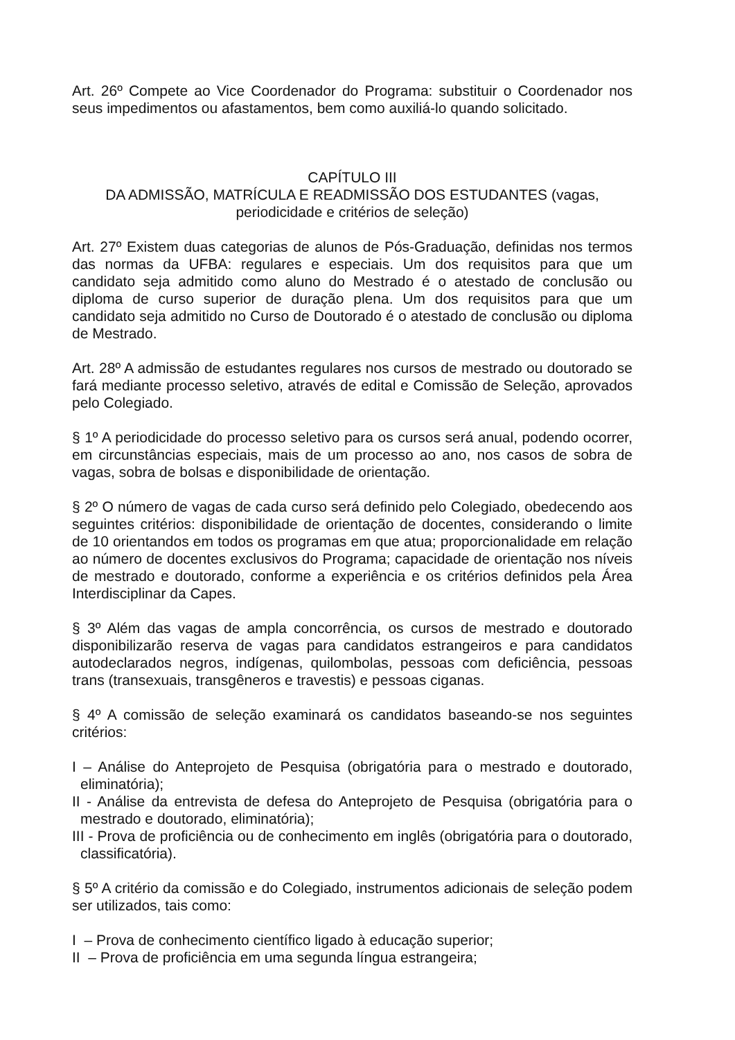Art. 26º Compete ao Vice Coordenador do Programa: substituir o Coordenador nos seus impedimentos ou afastamentos, bem como auxiliá-lo quando solicitado.
CAPÍTULO III
DA ADMISSÃO, MATRÍCULA E READMISSÃO DOS ESTUDANTES (vagas,
periodicidade e critérios de seleção)
Art. 27º Existem duas categorias de alunos de Pós-Graduação, definidas nos termos das normas da UFBA: regulares e especiais. Um dos requisitos para que um candidato seja admitido como aluno do Mestrado é o atestado de conclusão ou diploma de curso superior de duração plena. Um dos requisitos para que um candidato seja admitido no Curso de Doutorado é o atestado de conclusão ou diploma de Mestrado.
Art. 28º A admissão de estudantes regulares nos cursos de mestrado ou doutorado se fará mediante processo seletivo, através de edital e Comissão de Seleção, aprovados pelo Colegiado.
§ 1º A periodicidade do processo seletivo para os cursos será anual, podendo ocorrer, em circunstâncias especiais, mais de um processo ao ano, nos casos de sobra de vagas, sobra de bolsas e disponibilidade de orientação.
§ 2º O número de vagas de cada curso será definido pelo Colegiado, obedecendo aos seguintes critérios: disponibilidade de orientação de docentes, considerando o limite de 10 orientandos em todos os programas em que atua; proporcionalidade em relação ao número de docentes exclusivos do Programa; capacidade de orientação nos níveis de mestrado e doutorado, conforme a experiência e os critérios definidos pela Área Interdisciplinar da Capes.
§ 3º Além das vagas de ampla concorrência, os cursos de mestrado e doutorado disponibilizarão reserva de vagas para candidatos estrangeiros e para candidatos autodeclarados negros, indígenas, quilombolas, pessoas com deficiência, pessoas trans (transexuais, transgêneros e travestis) e pessoas ciganas.
§ 4º A comissão de seleção examinará os candidatos baseando-se nos seguintes critérios:
I – Análise do Anteprojeto de Pesquisa (obrigatória para o mestrado e doutorado, eliminatória);
II - Análise da entrevista de defesa do Anteprojeto de Pesquisa (obrigatória para o mestrado e doutorado, eliminatória);
III - Prova de proficiência ou de conhecimento em inglês (obrigatória para o doutorado, classificatória).
§ 5º A critério da comissão e do Colegiado, instrumentos adicionais de seleção podem ser utilizados, tais como:
I – Prova de conhecimento científico ligado à educação superior;
II – Prova de proficiência em uma segunda língua estrangeira;